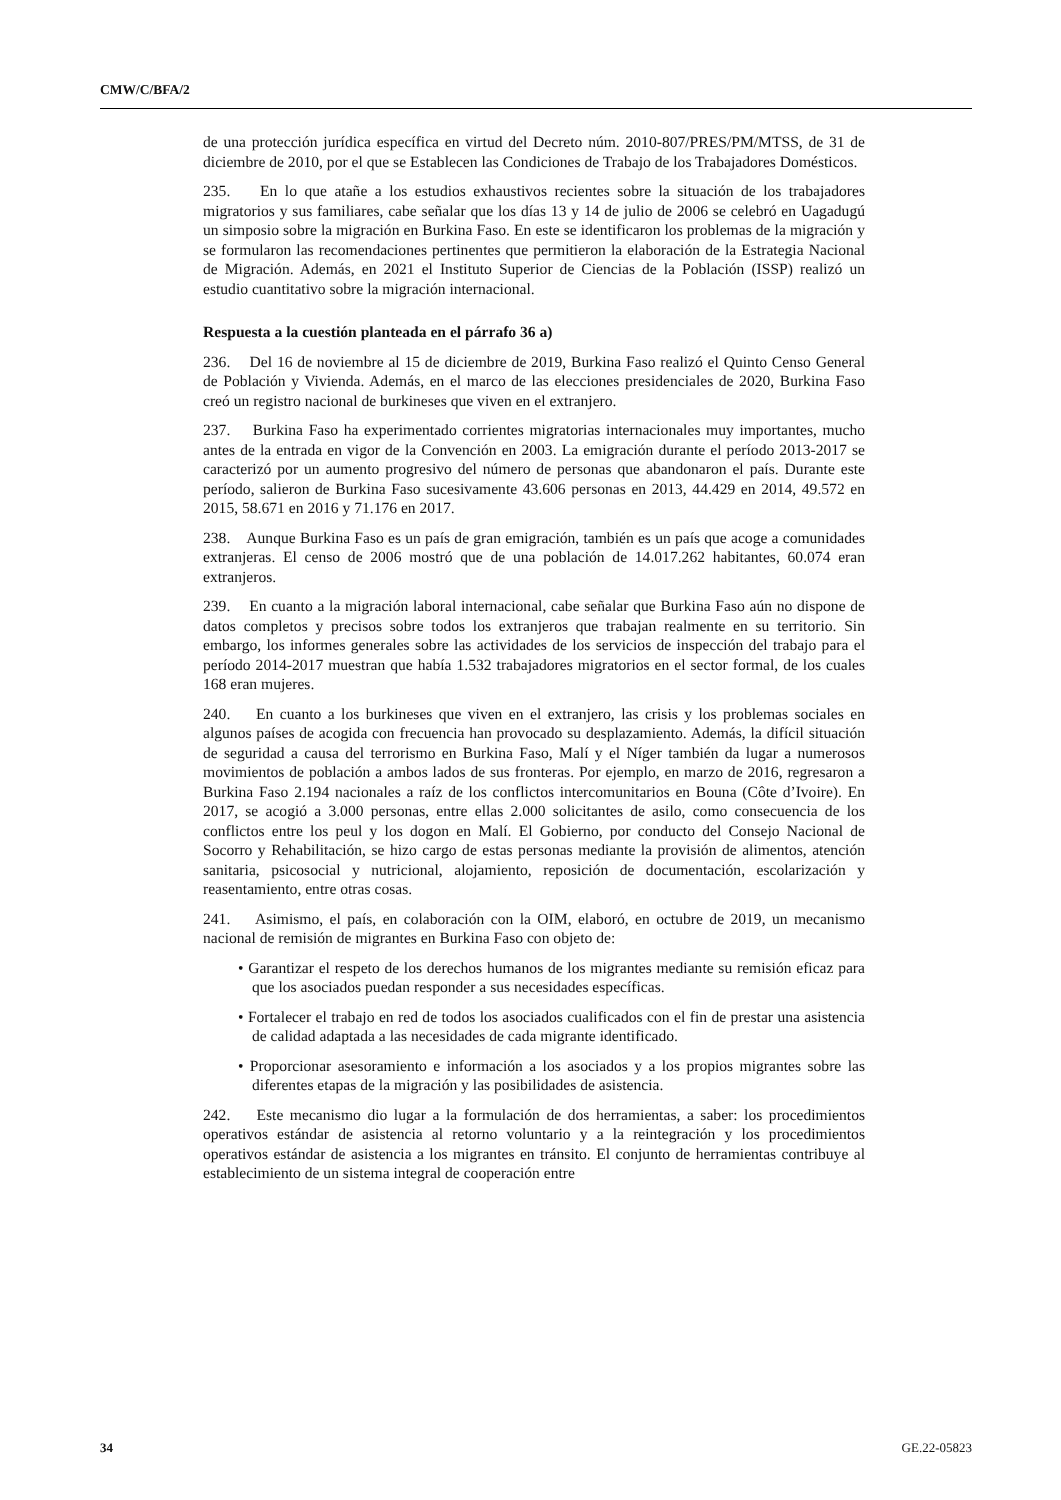CMW/C/BFA/2
de una protección jurídica específica en virtud del Decreto núm. 2010-807/PRES/PM/MTSS, de 31 de diciembre de 2010, por el que se Establecen las Condiciones de Trabajo de los Trabajadores Domésticos.
235. En lo que atañe a los estudios exhaustivos recientes sobre la situación de los trabajadores migratorios y sus familiares, cabe señalar que los días 13 y 14 de julio de 2006 se celebró en Uagadugú un simposio sobre la migración en Burkina Faso. En este se identificaron los problemas de la migración y se formularon las recomendaciones pertinentes que permitieron la elaboración de la Estrategia Nacional de Migración. Además, en 2021 el Instituto Superior de Ciencias de la Población (ISSP) realizó un estudio cuantitativo sobre la migración internacional.
Respuesta a la cuestión planteada en el párrafo 36 a)
236. Del 16 de noviembre al 15 de diciembre de 2019, Burkina Faso realizó el Quinto Censo General de Población y Vivienda. Además, en el marco de las elecciones presidenciales de 2020, Burkina Faso creó un registro nacional de burkineses que viven en el extranjero.
237. Burkina Faso ha experimentado corrientes migratorias internacionales muy importantes, mucho antes de la entrada en vigor de la Convención en 2003. La emigración durante el período 2013-2017 se caracterizó por un aumento progresivo del número de personas que abandonaron el país. Durante este período, salieron de Burkina Faso sucesivamente 43.606 personas en 2013, 44.429 en 2014, 49.572 en 2015, 58.671 en 2016 y 71.176 en 2017.
238. Aunque Burkina Faso es un país de gran emigración, también es un país que acoge a comunidades extranjeras. El censo de 2006 mostró que de una población de 14.017.262 habitantes, 60.074 eran extranjeros.
239. En cuanto a la migración laboral internacional, cabe señalar que Burkina Faso aún no dispone de datos completos y precisos sobre todos los extranjeros que trabajan realmente en su territorio. Sin embargo, los informes generales sobre las actividades de los servicios de inspección del trabajo para el período 2014-2017 muestran que había 1.532 trabajadores migratorios en el sector formal, de los cuales 168 eran mujeres.
240. En cuanto a los burkineses que viven en el extranjero, las crisis y los problemas sociales en algunos países de acogida con frecuencia han provocado su desplazamiento. Además, la difícil situación de seguridad a causa del terrorismo en Burkina Faso, Malí y el Níger también da lugar a numerosos movimientos de población a ambos lados de sus fronteras. Por ejemplo, en marzo de 2016, regresaron a Burkina Faso 2.194 nacionales a raíz de los conflictos intercomunitarios en Bouna (Côte d’Ivoire). En 2017, se acogió a 3.000 personas, entre ellas 2.000 solicitantes de asilo, como consecuencia de los conflictos entre los peul y los dogon en Malí. El Gobierno, por conducto del Consejo Nacional de Socorro y Rehabilitación, se hizo cargo de estas personas mediante la provisión de alimentos, atención sanitaria, psicosocial y nutricional, alojamiento, reposición de documentación, escolarización y reasentamiento, entre otras cosas.
241. Asimismo, el país, en colaboración con la OIM, elaboró, en octubre de 2019, un mecanismo nacional de remisión de migrantes en Burkina Faso con objeto de:
• Garantizar el respeto de los derechos humanos de los migrantes mediante su remisión eficaz para que los asociados puedan responder a sus necesidades específicas.
• Fortalecer el trabajo en red de todos los asociados cualificados con el fin de prestar una asistencia de calidad adaptada a las necesidades de cada migrante identificado.
• Proporcionar asesoramiento e información a los asociados y a los propios migrantes sobre las diferentes etapas de la migración y las posibilidades de asistencia.
242. Este mecanismo dio lugar a la formulación de dos herramientas, a saber: los procedimientos operativos estándar de asistencia al retorno voluntario y a la reintegración y los procedimientos operativos estándar de asistencia a los migrantes en tránsito. El conjunto de herramientas contribuye al establecimiento de un sistema integral de cooperación entre
34 GE.22-05823